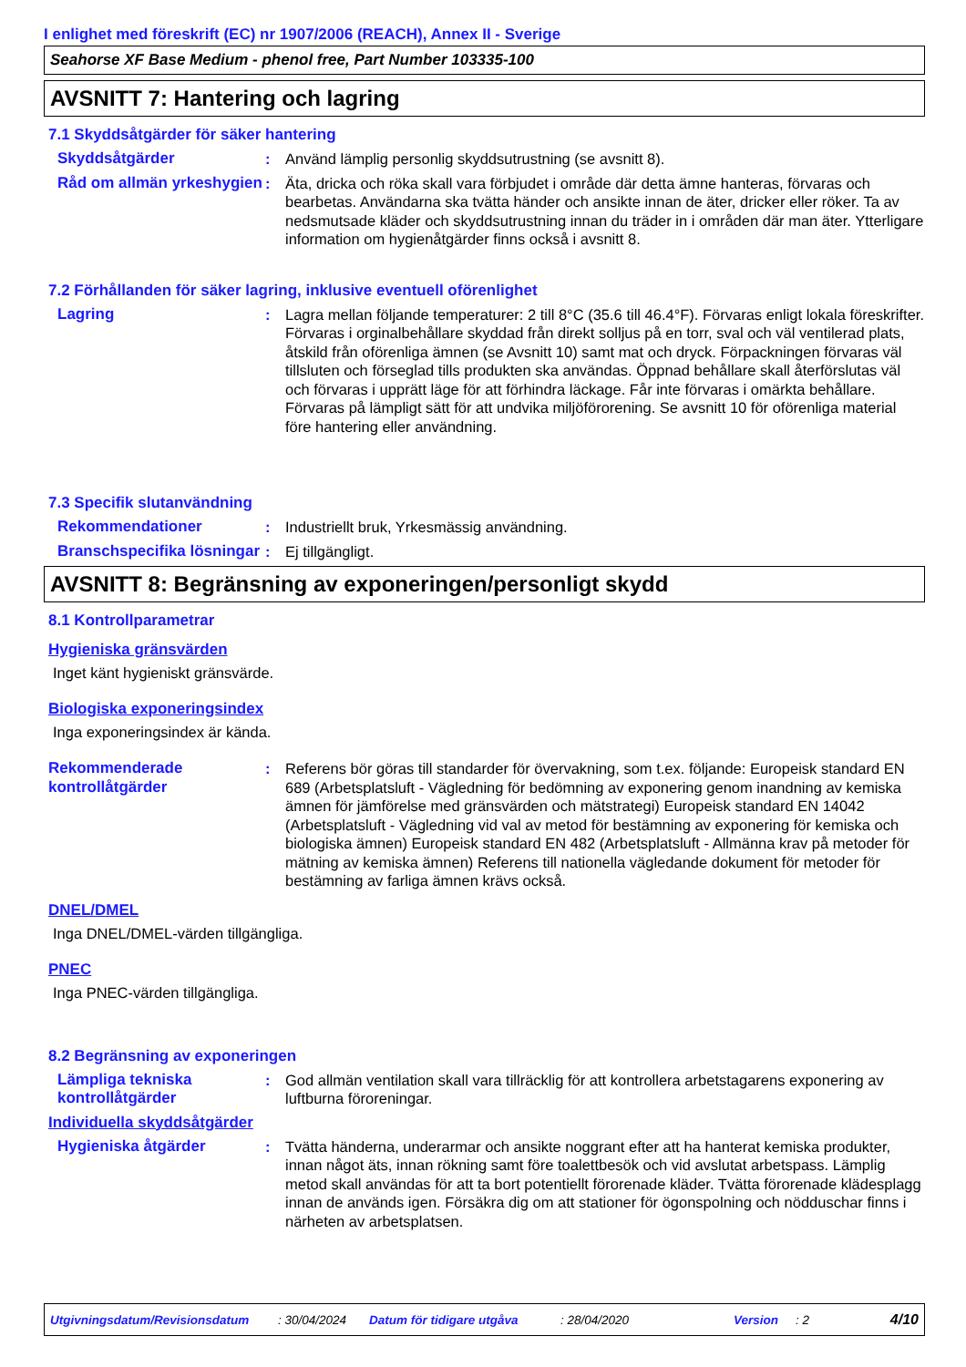I enlighet med föreskrift (EC) nr 1907/2006 (REACH), Annex II - Sverige
Seahorse XF Base Medium - phenol free, Part Number 103335-100
AVSNITT 7: Hantering och lagring
7.1 Skyddsåtgärder för säker hantering
Skyddsåtgärder : Använd lämplig personlig skyddsutrustning (se avsnitt 8).
Råd om allmän yrkeshygien
: Äta, dricka och röka skall vara förbjudet i område där detta ämne hanteras, förvaras och bearbetas. Användarna ska tvätta händer och ansikte innan de äter, dricker eller röker. Ta av nedsmutsade kläder och skyddsutrustning innan du träder in i områden där man äter. Ytterligare information om hygienåtgärder finns också i avsnitt 8.
7.2 Förhållanden för säker lagring, inklusive eventuell oförenlighet
Lagring : Lagra mellan följande temperaturer: 2 till 8°C (35.6 till 46.4°F). Förvaras enligt lokala föreskrifter. Förvaras i orginalbehållare skyddad från direkt solljus på en torr, sval och väl ventilerad plats, åtskild från oförenliga ämnen (se Avsnitt 10) samt mat och dryck. Förpackningen förvaras väl tillsluten och förseglad tills produkten ska användas. Öppnad behållare skall återförslutas väl och förvaras i upprätt läge för att förhindra läckage. Får inte förvaras i omärkta behållare. Förvaras på lämpligt sätt för att undvika miljöförorening. Se avsnitt 10 för oförenliga material före hantering eller användning.
7.3 Specifik slutanvändning
Rekommendationer : Industriellt bruk, Yrkesmässig användning.
Branschspecifika lösningar
: Ej tillgängligt.
AVSNITT 8: Begränsning av exponeringen/personligt skydd
8.1 Kontrollparametrar
Hygieniska gränsvärden
Inget känt hygieniskt gränsvärde.
Biologiska exponeringsindex
Inga exponeringsindex är kända.
Rekommenderade kontrollåtgärder
: Referens bör göras till standarder för övervakning, som t.ex. följande: Europeisk standard EN 689 (Arbetsplatsluft - Vägledning för bedömning av exponering genom inandning av kemiska ämnen för jämförelse med gränsvärden och mätstrategi) Europeisk standard EN 14042 (Arbetsplatsluft - Vägledning vid val av metod för bestämning av exponering för kemiska och biologiska ämnen) Europeisk standard EN 482 (Arbetsplatsluft - Allmänna krav på metoder för mätning av kemiska ämnen) Referens till nationella vägledande dokument för metoder för bestämning av farliga ämnen krävs också.
DNEL/DMEL
Inga DNEL/DMEL-värden tillgängliga.
PNEC
Inga PNEC-värden tillgängliga.
8.2 Begränsning av exponeringen
Lämpliga tekniska kontrollåtgärder
: God allmän ventilation skall vara tillräcklig för att kontrollera arbetstagarens exponering av luftburna föroreningar.
Individuella skyddsåtgärder
Hygieniska åtgärder : Tvätta händerna, underarmar och ansikte noggrant efter att ha hanterat kemiska produkter, innan något äts, innan rökning samt före toalettbesök och vid avslutat arbetspass. Lämplig metod skall användas för att ta bort potentiellt förorenade kläder. Tvätta förorenade klädesplagg innan de används igen. Försäkra dig om att stationer för ögonspolning och nödduschar finns i närheten av arbetsplatsen.
Utgivningsdatum/Revisionsdatum: 30/04/2024 Datum för tidigare utgåva: 28/04/2020 Version: 2 4/10